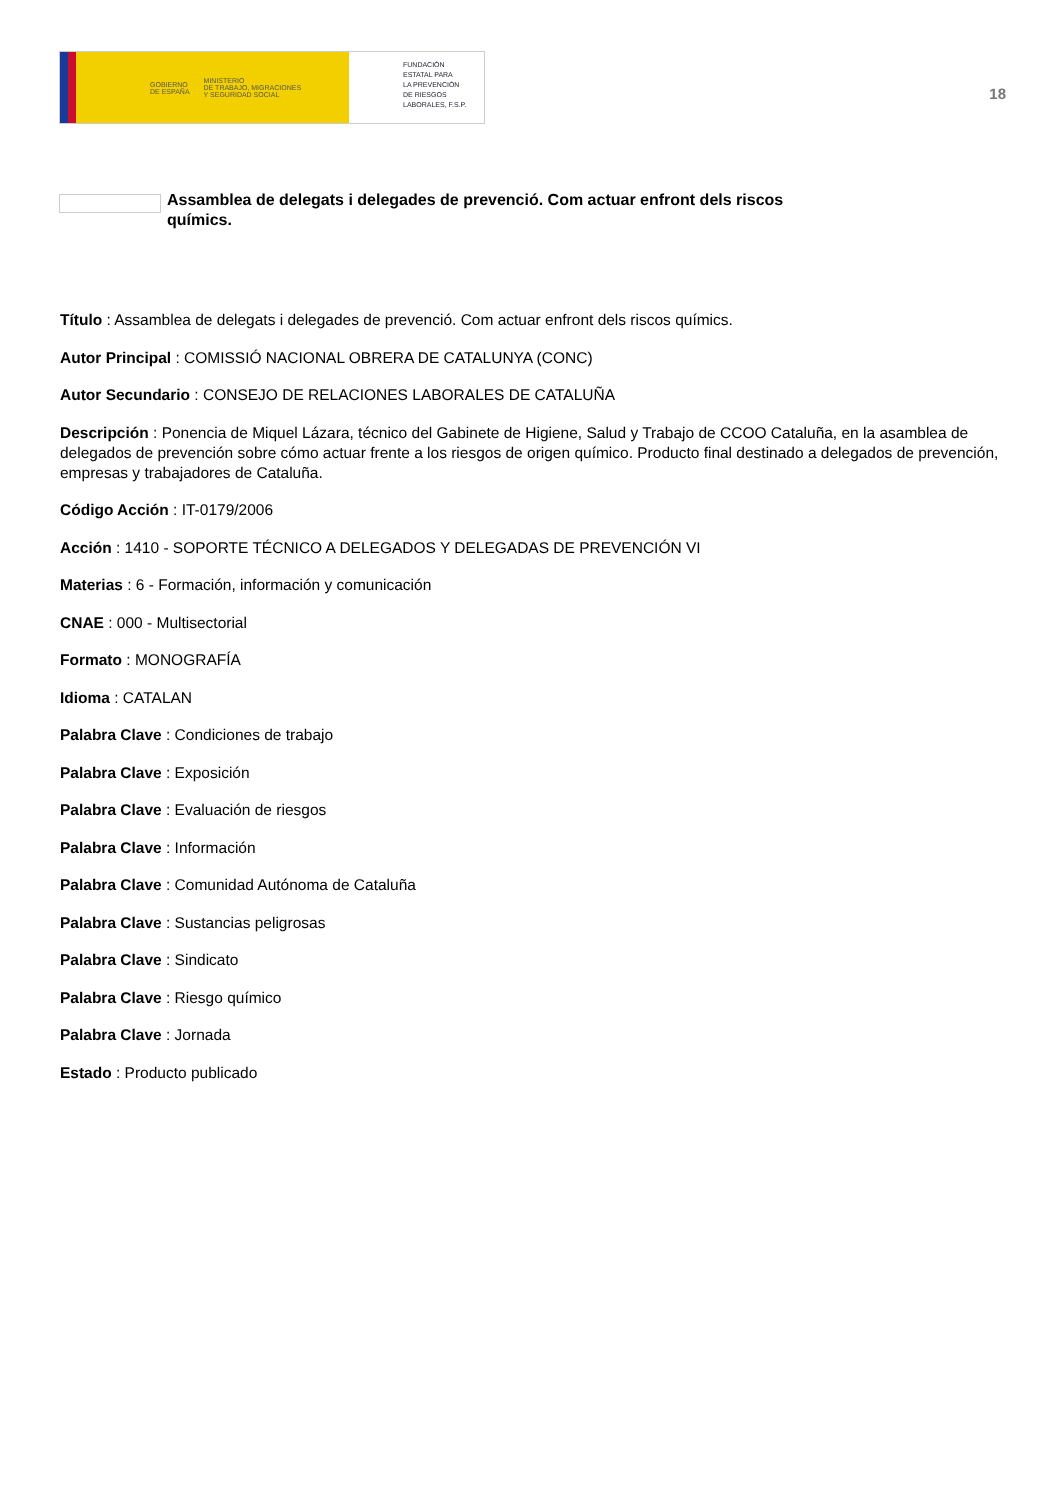GOBIERNO
DE ESPAÑA MINISTERIO
DE TRABAJO, MIGRACIONES
Y SEGURIDAD SOCIAL
FUNDACIÓN
ESTATAL PARA
LA PREVENCIÓN
DE RIESGOS
LABORALES, F.S.P.
18
Assamblea de delegats i delegades de prevenció. Com actuar enfront dels riscos químics.
Título : Assamblea de delegats i delegades de prevenció. Com actuar enfront dels riscos químics.
Autor Principal : COMISSIÓ NACIONAL OBRERA DE CATALUNYA (CONC)
Autor Secundario : CONSEJO DE RELACIONES LABORALES DE CATALUÑA
Descripción : Ponencia de Miquel Lázara, técnico del Gabinete de Higiene, Salud y Trabajo de CCOO Cataluña, en la asamblea de delegados de prevención sobre cómo actuar frente a los riesgos de origen químico. Producto final destinado a delegados de prevención, empresas y trabajadores de Cataluña.
Código Acción : IT-0179/2006
Acción : 1410 - SOPORTE TÉCNICO A DELEGADOS Y DELEGADAS DE PREVENCIÓN VI
Materias : 6 - Formación, información y comunicación
CNAE : 000 - Multisectorial
Formato : MONOGRAFÍA
Idioma : CATALAN
Palabra Clave : Condiciones de trabajo
Palabra Clave : Exposición
Palabra Clave : Evaluación de riesgos
Palabra Clave : Información
Palabra Clave : Comunidad Autónoma de Cataluña
Palabra Clave : Sustancias peligrosas
Palabra Clave : Sindicato
Palabra Clave : Riesgo químico
Palabra Clave : Jornada
Estado : Producto publicado